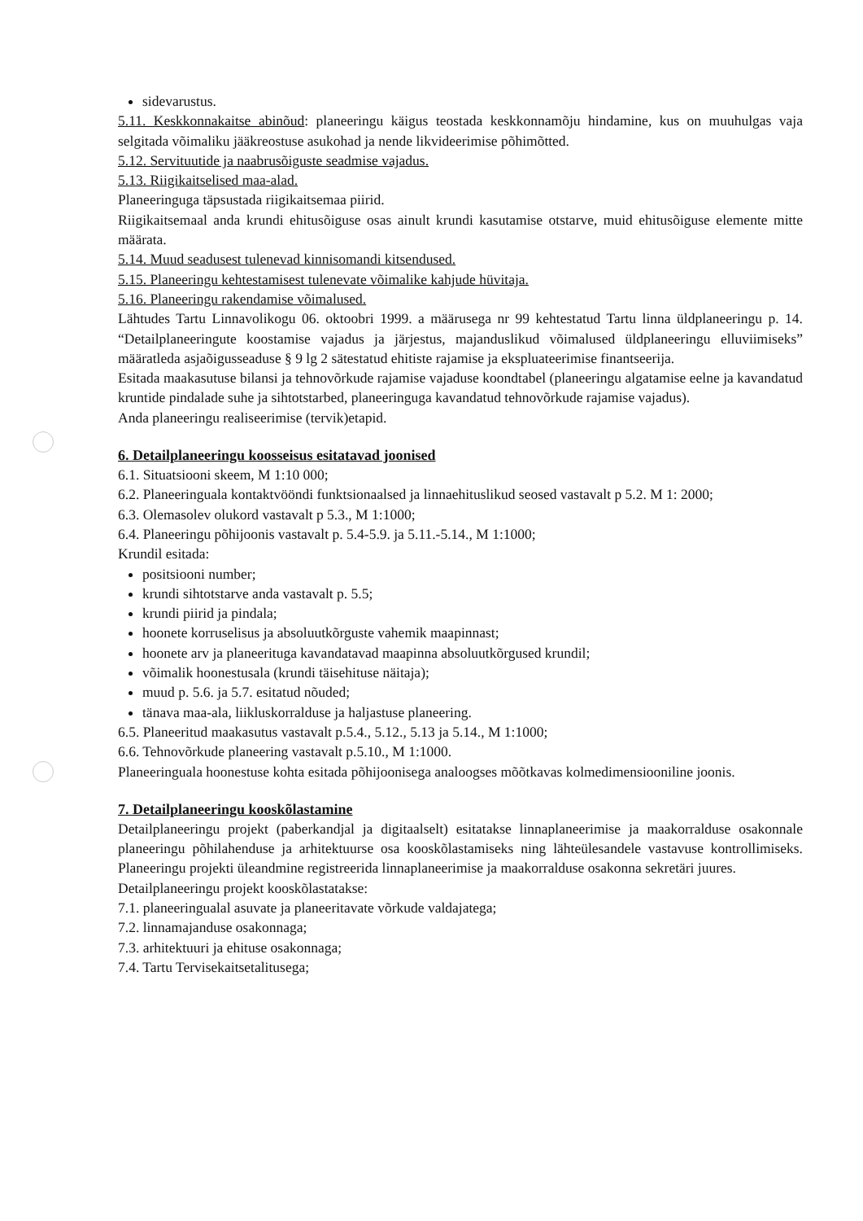sidevarustus.
5.11. Keskkonnakaitse abinõud: planeeringu käigus teostada keskkonnamõju hindamine, kus on muuhulgas vaja selgitada võimaliku jääkreostuse asukohad ja nende likvideerimise põhimõtted.
5.12. Servituutide ja naabrusõiguste seadmise vajadus.
5.13. Riigikaitselised maa-alad.
Planeeringuga täpsustada riigikaitsemaa piirid.
Riigikaitsemaal anda krundi ehitusõiguse osas ainult krundi kasutamise otstarve, muid ehitusõiguse elemente mitte määrata.
5.14. Muud seadusest tulenevad kinnisomandi kitsendused.
5.15. Planeeringu kehtestamisest tulenevate võimalike kahjude hüvitaja.
5.16. Planeeringu rakendamise võimalused.
Lähtudes Tartu Linnavolikogu 06. oktoobri 1999. a määrusega nr 99 kehtestatud Tartu linna üldplaneeringu p. 14. “Detailplaneeringute koostamise vajadus ja järjestus, majanduslikud võimalused üldplaneeringu elluviimiseks” määratleda asjaõigusseaduse § 9 lg 2 sätestatud ehitiste rajamise ja ekspluateerimise finantseerija.
Esitada maakasutuse bilansi ja tehnovõrkude rajamise vajaduse koondtabel (planeeringu algatamise eelne ja kavandatud kruntide pindalade suhe ja sihtotstarbed, planeeringuga kavandatud tehnovõrkude rajamise vajadus).
Anda planeeringu realiseerimise (tervik)etapid.
6. Detailplaneeringu koosseisus esitatavad joonised
6.1. Situatsiooni skeem, M 1:10 000;
6.2. Planeeringuala kontaktvööndi funktsionaalsed ja linnaehituslikud seosed vastavalt p 5.2. M 1: 2000;
6.3. Olemasolev olukord vastavalt p 5.3., M 1:1000;
6.4. Planeeringu põhijoonis vastavalt p. 5.4-5.9. ja 5.11.-5.14., M 1:1000;
Krundil esitada:
positsiooni number;
krundi sihtotstarve anda vastavalt p. 5.5;
krundi piirid ja pindala;
hoonete korruselisus ja absoluutkõrguste vahemik maapinnast;
hoonete arv ja planeerituga kavandatavad maapinna absoluutkõrgused krundil;
võimalik hoonestusala (krundi täisehituse näitaja);
muud p. 5.6. ja 5.7. esitatud nõuded;
tänava maa-ala, liikluskorralduse ja haljastuse planeering.
6.5. Planeeritud maakasutus vastavalt p.5.4., 5.12., 5.13 ja 5.14., M 1:1000;
6.6. Tehnovõrkude planeering vastavalt p.5.10., M 1:1000.
Planeeringuala hoonestuse kohta esitada põhijoonisega analoogses mõõtkavas kolmedimensiooniline joonis.
7. Detailplaneeringu kooskõlastamine
Detailplaneeringu projekt (paberkandjal ja digitaalselt) esitatakse linnaplaneerimise ja maakorralduse osakonnale planeeringu põhilahenduse ja arhitektuurse osa kooskõlastamiseks ning lähteülesandele vastavuse kontrollimiseks. Planeeringu projekti üleandmine registreerida linnaplaneerimise ja maakorralduse osakonna sekretäri juures.
Detailplaneeringu projekt kooskõlastatakse:
7.1. planeeringualal asuvate ja planeeritavate võrkude valdajatega;
7.2. linnamajanduse osakonnaga;
7.3. arhitektuuri ja ehituse osakonnaga;
7.4. Tartu Tervisekaitsetalitusega;